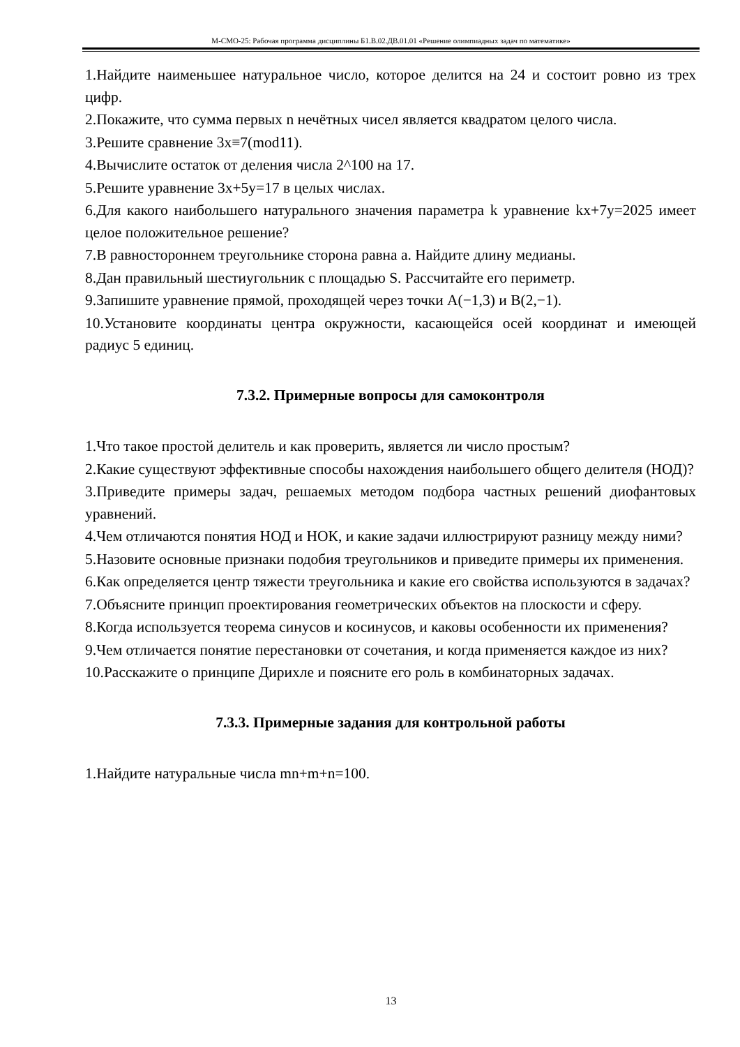М-СМО-25: Рабочая программа дисциплины Б1.В.02.ДВ.01.01 «Решение олимпиадных задач по математике»
1.Найдите наименьшее натуральное число, которое делится на 24 и состоит ровно из трех цифр.
2.Покажите, что сумма первых n нечётных чисел является квадратом целого числа.
3.Решите сравнение 3x≡7(mod11).
4.Вычислите остаток от деления числа 2^100 на 17.
5.Решите уравнение 3x+5y=17 в целых числах.
6.Для какого наибольшего натурального значения параметра k уравнение kx+7y=2025 имеет целое положительное решение?
7.В равностороннем треугольнике сторона равна a. Найдите длину медианы.
8.Дан правильный шестиугольник с площадью S. Рассчитайте его периметр.
9.Запишите уравнение прямой, проходящей через точки A(−1,3) и B(2,−1).
10.Установите координаты центра окружности, касающейся осей координат и имеющей радиус 5 единиц.
7.3.2. Примерные вопросы для самоконтроля
1.Что такое простой делитель и как проверить, является ли число простым?
2.Какие существуют эффективные способы нахождения наибольшего общего делителя (НОД)?
3.Приведите примеры задач, решаемых методом подбора частных решений диофантовых уравнений.
4.Чем отличаются понятия НОД и НОК, и какие задачи иллюстрируют разницу между ними?
5.Назовите основные признаки подобия треугольников и приведите примеры их применения.
6.Как определяется центр тяжести треугольника и какие его свойства используются в задачах?
7.Объясните принцип проектирования геометрических объектов на плоскости и сферу.
8.Когда используется теорема синусов и косинусов, и каковы особенности их применения?
9.Чем отличается понятие перестановки от сочетания, и когда применяется каждое из них?
10.Расскажите о принципе Дирихле и поясните его роль в комбинаторных задачах.
7.3.3. Примерные задания для контрольной работы
1.Найдите натуральные числа mn+m+n=100.
13